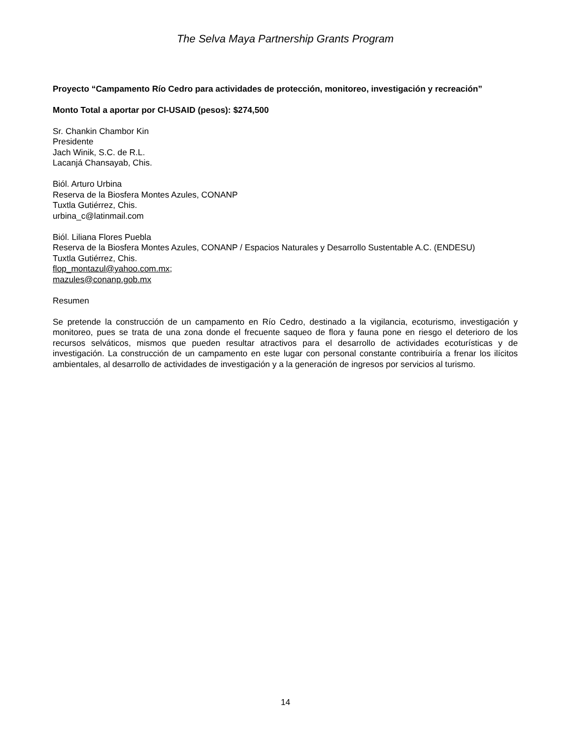The Selva Maya Partnership Grants Program
Proyecto “Campamento Río Cedro para actividades de protección, monitoreo, investigación y recreación”
Monto Total a aportar por CI-USAID (pesos): $274,500
Sr. Chankin Chambor Kin
Presidente
Jach Winik, S.C. de R.L.
Lacanjá Chansayab, Chis.
Biól. Arturo Urbina
Reserva de la Biosfera Montes Azules, CONANP
Tuxtla Gutiérrez, Chis.
urbina_c@latinmail.com
Biól. Liliana Flores Puebla
Reserva de la Biosfera Montes Azules, CONANP / Espacios Naturales y Desarrollo Sustentable A.C. (ENDESU)
Tuxtla Gutiérrez, Chis.
flop_montazul@yahoo.com.mx;
mazules@conanp.gob.mx
Resumen
Se pretende la construcción de un campamento en Río Cedro, destinado a la vigilancia, ecoturismo, investigación y monitoreo, pues se trata de una zona donde el frecuente saqueo de flora y fauna pone en riesgo el deterioro de los recursos selváticos, mismos que pueden resultar atractivos para el desarrollo de actividades ecoturísticas y de investigación. La construcción de un campamento en este lugar con personal constante contribuiría a frenar los ilícitos ambientales, al desarrollo de actividades de investigación y a la generación de ingresos por servicios al turismo.
14